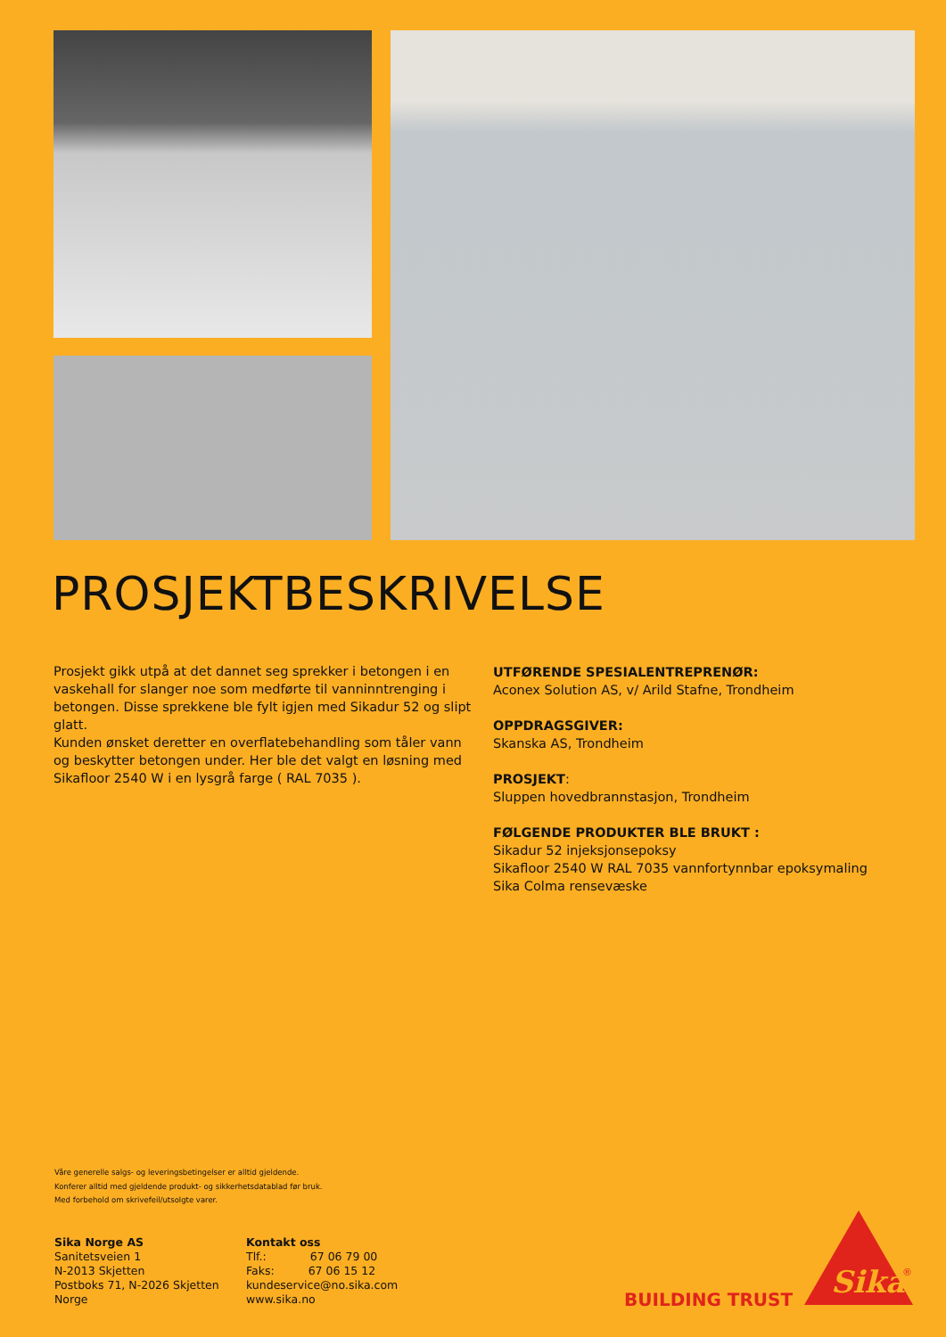PROSJEKTBESKRIVELSE
Prosjekt gikk utpå at det dannet seg sprekker i betongen i en vaskehall for slanger noe som medførte til vanninntrenging i betongen. Disse sprekkene ble fylt igjen med Sikadur 52 og slipt glatt.
Kunden ønsket deretter en overflatebehandling som tåler vann og beskytter betongen under. Her ble det valgt en løsning med Sikafloor 2540 W i en lysgrå farge ( RAL 7035 ).
UTFØRENDE SPESIALENTREPRENØR:
Aconex Solution AS, v/ Arild Stafne, Trondheim
OPPDRAGSGIVER:
Skanska AS, Trondheim
PROSJEKT:
Sluppen hovedbrannstasjon, Trondheim
FØLGENDE PRODUKTER BLE BRUKT :
Sikadur 52 injeksjonsepoksy
Sikafloor 2540 W RAL 7035 vannfortynnbar epoksymaling
Sika Colma rensevæske
Våre generelle salgs- og leveringsbetingelser er alltid gjeldende.
Konferer alltid med gjeldende produkt- og sikkerhetsdatablad før bruk.
Med forbehold om skrivefeil/utsolgte varer.
Sika Norge AS
Sanitetsveien 1
N-2013 Skjetten
Postboks 71, N-2026 Skjetten
Norge
Kontakt oss
Tlf.: 67 06 79 00
Faks: 67 06 15 12
kundeservice@no.sika.com
www.sika.no
BUILDING TRUST
Sika
®